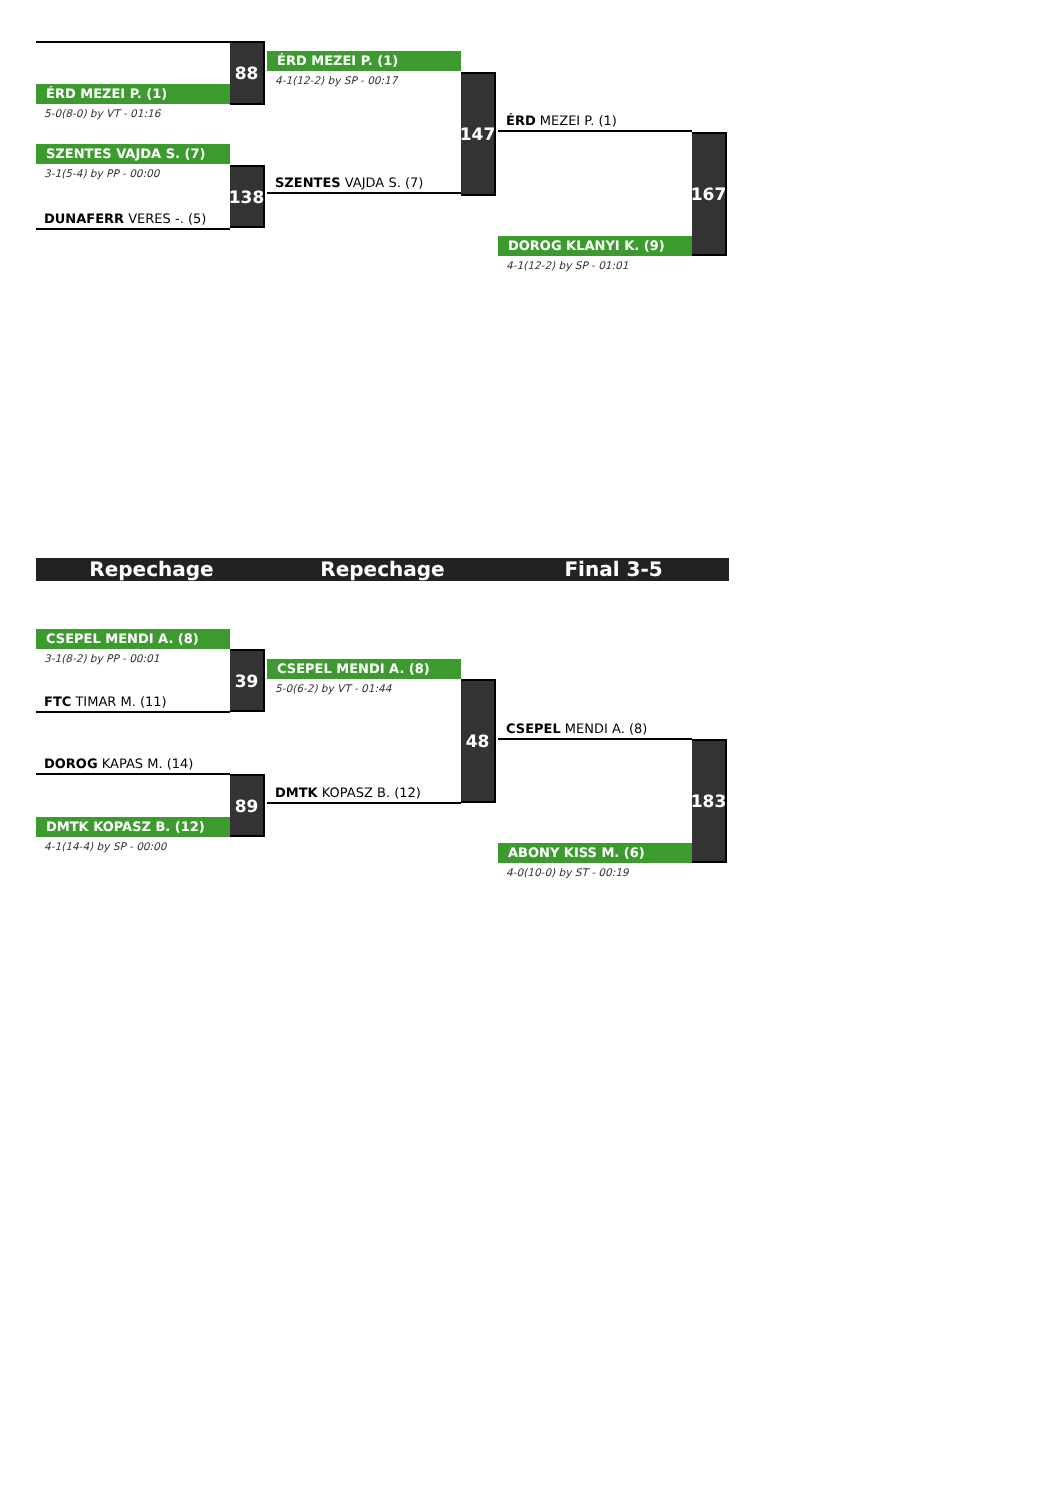ÉRD MEZEI P. (1)
5-0(8-0) by VT - 01:16
88
SZENTES VAJDA S. (7)
3-1(5-4) by PP - 00:00
DUNAFERR VERES -. (5)
138
ÉRD MEZEI P. (1)
4-1(12-2) by SP - 00:17
SZENTES VAJDA S. (7)
147
ÉRD MEZEI P. (1)
DOROG KLANYI K. (9)
4-1(12-2) by SP - 01:01
167
Repechage Repechage Final 3-5
CSEPEL MENDI A. (8)
3-1(8-2) by PP - 00:01
FTC TIMAR M. (11)
39
DOROG KAPAS M. (14)
DMTK KOPASZ B. (12)
4-1(14-4) by SP - 00:00
89
CSEPEL MENDI A. (8)
5-0(6-2) by VT - 01:44
DMTK KOPASZ B. (12)
48
CSEPEL MENDI A. (8)
ABONY KISS M. (6)
4-0(10-0) by ST - 00:19
183